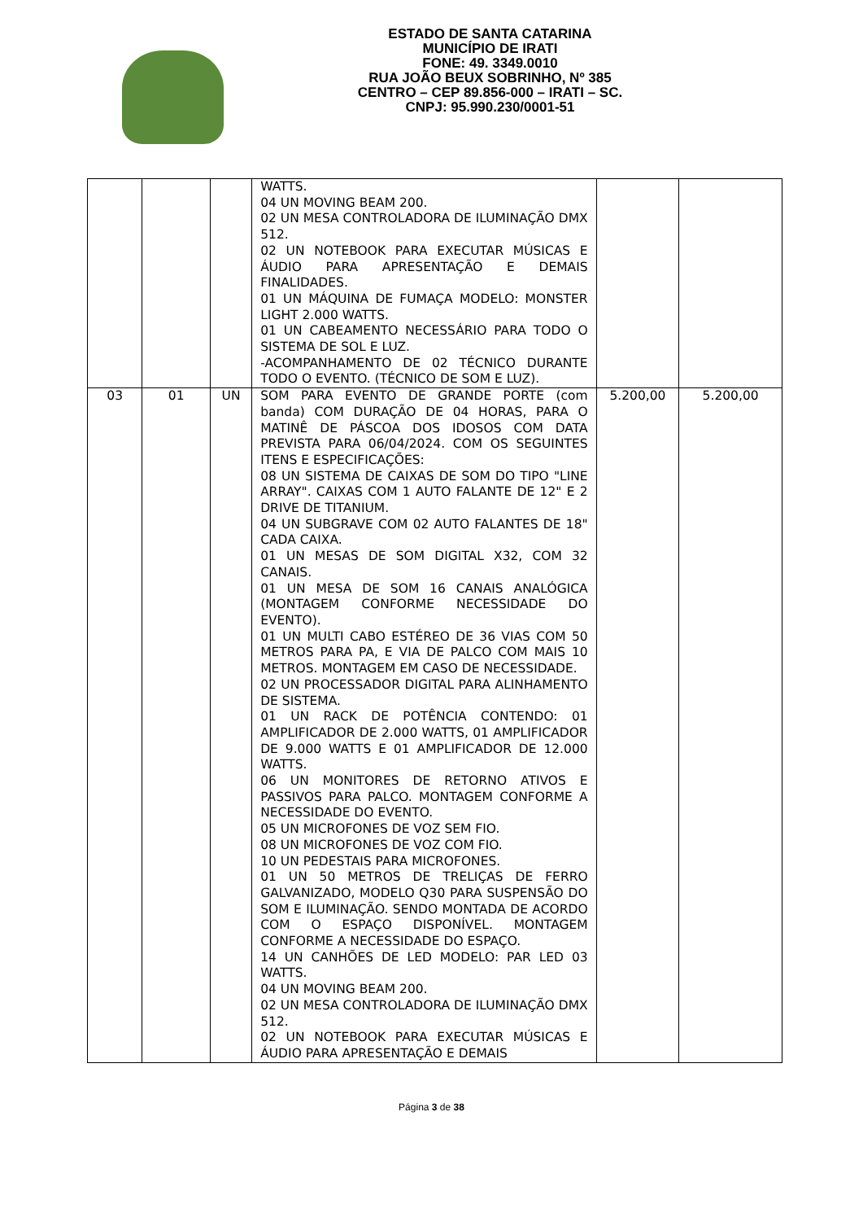ESTADO DE SANTA CATARINA
MUNICÍPIO DE IRATI
FONE: 49. 3349.0010
RUA JOÃO BEUX SOBRINHO, Nº 385
CENTRO – CEP 89.856-000 – IRATI – SC.
CNPJ: 95.990.230/0001-51
| | | | WATTS. 04 UN MOVING BEAM 200. 02 UN MESA CONTROLADORA DE ILUMINAÇÃO DMX 512. 02 UN NOTEBOOK PARA EXECUTAR MÚSICAS E ÁUDIO PARA APRESENTAÇÃO E DEMAIS FINALIDADES. 01 UN MÁQUINA DE FUMAÇA MODELO: MONSTER LIGHT 2.000 WATTS. 01 UN CABEAMENTO NECESSÁRIO PARA TODO O SISTEMA DE SOL E LUZ. -ACOMPANHAMENTO DE 02 TÉCNICO DURANTE TODO O EVENTO. (TÉCNICO DE SOM E LUZ). | | |
| 03 | 01 | UN | SOM PARA EVENTO DE GRANDE PORTE (com banda) COM DURAÇÃO DE 04 HORAS, PARA O MATINÊ DE PÁSCOA DOS IDOSOS COM DATA PREVISTA PARA 06/04/2024. COM OS SEGUINTES ITENS E ESPECIFICAÇÕES: 08 UN SISTEMA DE CAIXAS DE SOM DO TIPO "LINE ARRAY". CAIXAS COM 1 AUTO FALANTE DE 12" E 2 DRIVE DE TITANIUM. 04 UN SUBGRAVE COM 02 AUTO FALANTES DE 18" CADA CAIXA. 01 UN MESAS DE SOM DIGITAL X32, COM 32 CANAIS. 01 UN MESA DE SOM 16 CANAIS ANALÓGICA (MONTAGEM CONFORME NECESSIDADE DO EVENTO). 01 UN MULTI CABO ESTÉREO DE 36 VIAS COM 50 METROS PARA PA, E VIA DE PALCO COM MAIS 10 METROS. MONTAGEM EM CASO DE NECESSIDADE. 02 UN PROCESSADOR DIGITAL PARA ALINHAMENTO DE SISTEMA. 01 UN RACK DE POTÊNCIA CONTENDO: 01 AMPLIFICADOR DE 2.000 WATTS, 01 AMPLIFICADOR DE 9.000 WATTS E 01 AMPLIFICADOR DE 12.000 WATTS. 06 UN MONITORES DE RETORNO ATIVOS E PASSIVOS PARA PALCO. MONTAGEM CONFORME A NECESSIDADE DO EVENTO. 05 UN MICROFONES DE VOZ SEM FIO. 08 UN MICROFONES DE VOZ COM FIO. 10 UN PEDESTAIS PARA MICROFONES. 01 UN 50 METROS DE TRELIÇAS DE FERRO GALVANIZADO, MODELO Q30 PARA SUSPENSÃO DO SOM E ILUMINAÇÃO. SENDO MONTADA DE ACORDO COM O ESPAÇO DISPONÍVEL. MONTAGEM CONFORME A NECESSIDADE DO ESPAÇO. 14 UN CANHÕES DE LED MODELO: PAR LED 03 WATTS. 04 UN MOVING BEAM 200. 02 UN MESA CONTROLADORA DE ILUMINAÇÃO DMX 512. 02 UN NOTEBOOK PARA EXECUTAR MÚSICAS E ÁUDIO PARA APRESENTAÇÃO E DEMAIS | 5.200,00 | 5.200,00 |
Página 3 de 38